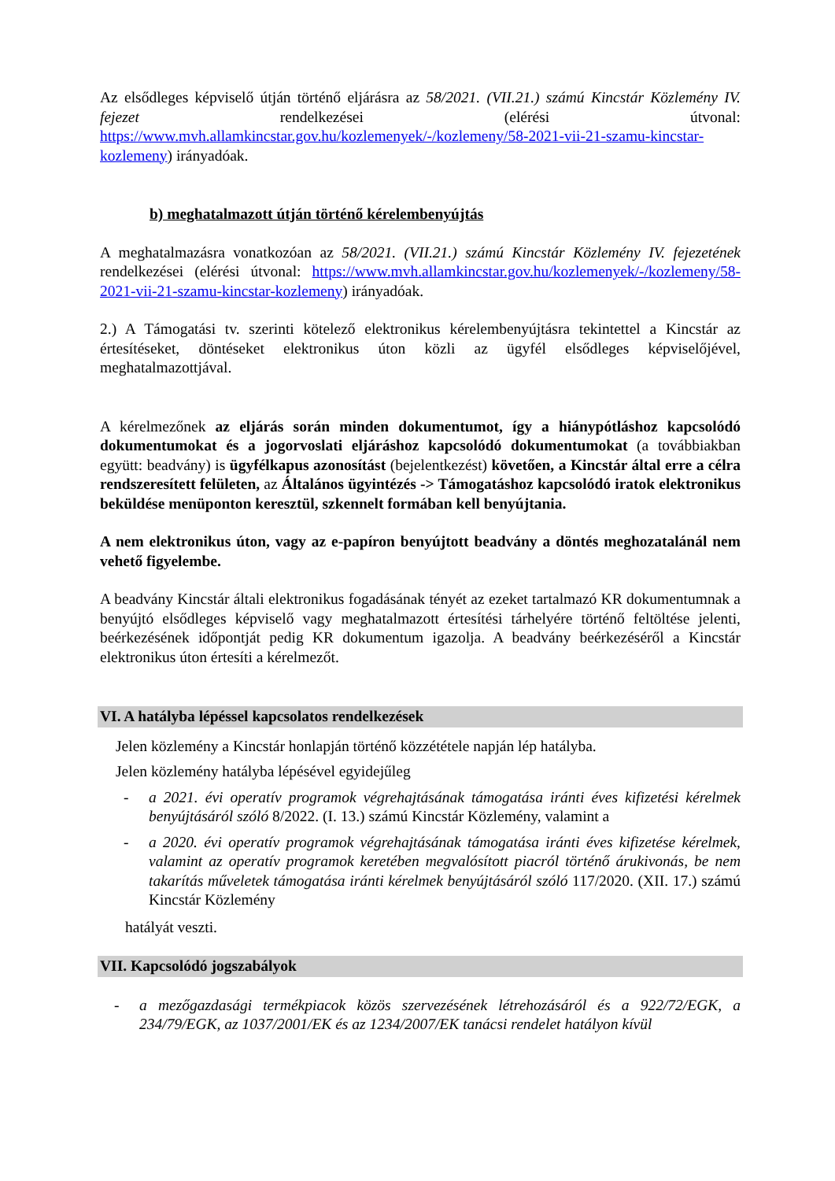Az elsődleges képviselő útján történő eljárásra az 58/2021. (VII.21.) számú Kincstár Közlemény IV. fejezet rendelkezései (elérési útvonal: https://www.mvh.allamkincstar.gov.hu/kozlemenyek/-/kozlemeny/58-2021-vii-21-szamu-kincstar-kozlemeny) irányadóak.
b) meghatalmazott útján történő kérelembenyújtás
A meghatalmazásra vonatkozóan az 58/2021. (VII.21.) számú Kincstár Közlemény IV. fejezetének rendelkezései (elérési útvonal: https://www.mvh.allamkincstar.gov.hu/kozlemenyek/-/kozlemeny/58-2021-vii-21-szamu-kincstar-kozlemeny) irányadóak.
2.) A Támogatási tv. szerinti kötelező elektronikus kérelembenyújtásra tekintettel a Kincstár az értesítéseket, döntéseket elektronikus úton közli az ügyfél elsődleges képviselőjével, meghatalmazottjával.
A kérelmezőnek az eljárás során minden dokumentumot, így a hiánypótláshoz kapcsolódó dokumentumokat és a jogorvoslati eljáráshoz kapcsolódó dokumentumokat (a továbbiakban együtt: beadvány) is ügyfélkapus azonosítást (bejelentkezést) követően, a Kincstár által erre a célra rendszeresített felületen, az Általános ügyintézés -> Támogatáshoz kapcsolódó iratok elektronikus beküldése menüponton keresztül, szkennelt formában kell benyújtania.
A nem elektronikus úton, vagy az e-papíron benyújtott beadvány a döntés meghozatalánál nem vehető figyelembe.
A beadvány Kincstár általi elektronikus fogadásának tényét az ezeket tartalmazó KR dokumentumnak a benyújtó elsődleges képviselő vagy meghatalmazott értesítési tárhelyére történő feltöltése jelenti, beérkezésének időpontját pedig KR dokumentum igazolja. A beadvány beérkezéséről a Kincstár elektronikus úton értesíti a kérelmezőt.
VI. A hatályba lépéssel kapcsolatos rendelkezések
Jelen közlemény a Kincstár honlapján történő közzététele napján lép hatályba.
Jelen közlemény hatályba lépésével egyidejűleg
- a 2021. évi operatív programok végrehajtásának támogatása iránti éves kifizetési kérelmek benyújtásáról szóló 8/2022. (I. 13.) számú Kincstár Közlemény, valamint a
- a 2020. évi operatív programok végrehajtásának támogatása iránti éves kifizetése kérelmek, valamint az operatív programok keretében megvalósított piacról történő árukivonás, be nem takarítás műveletek támogatása iránti kérelmek benyújtásáról szóló 117/2020. (XII. 17.) számú Kincstár Közlemény
hatályát veszti.
VII. Kapcsolódó jogszabályok
- a mezőgazdasági termékpiacok közös szervezésének létrehozásáról és a 922/72/EGK, a 234/79/EGK, az 1037/2001/EK és az 1234/2007/EK tanácsi rendelet hatályon kívül